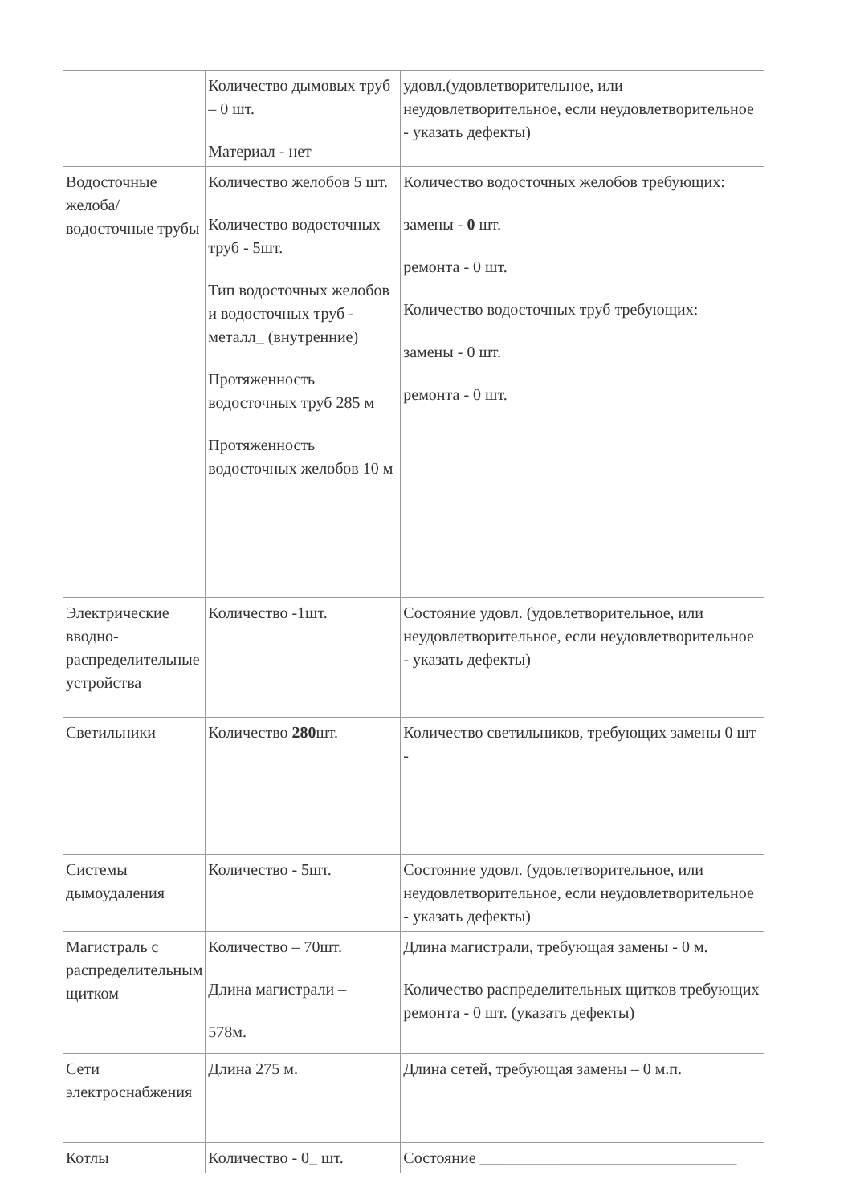| | Количество дымовых труб – 0 шт. Материал - нет | удовл.(удовлетворительное, или неудовлетворительное, если неудовлетворительное - указать дефекты) |
| Водосточные желоба/водосточные трубы | Количество желобов 5 шт. Количество водосточных труб - 5шт. Тип водосточных желобов и водосточных труб - металл_ (внутренние) Протяженность водосточных труб 285 м Протяженность водосточных желобов 10 м | Количество водосточных желобов требующих: замены - 0 шт. ремонта - 0 шт. Количество водосточных труб требующих: замены - 0 шт. ремонта - 0 шт. |
| Электрические вводно-распределительные устройства | Количество -1шт. | Состояние удовл. (удовлетворительное, или неудовлетворительное, если неудовлетворительное - указать дефекты) |
| Светильники | Количество 280 шт. | Количество светильников, требующих замены 0 шт - |
| Системы дымоудаления | Количество - 5шт. | Состояние удовл. (удовлетворительное, или неудовлетворительное, если неудовлетворительное - указать дефекты) |
| Магистраль с распределительным щитком | Количество – 70шт. Длина магистрали – 578м. | Длина магистрали, требующая замены - 0 м. Количество распределительных щитков требующих ремонта - 0 шт. (указать дефекты) |
| Сети электроснабжения | Длина 275 м. | Длина сетей, требующая замены – 0 м.п. |
| Котлы | Количество - 0_ шт. | Состояние ________________________________ |